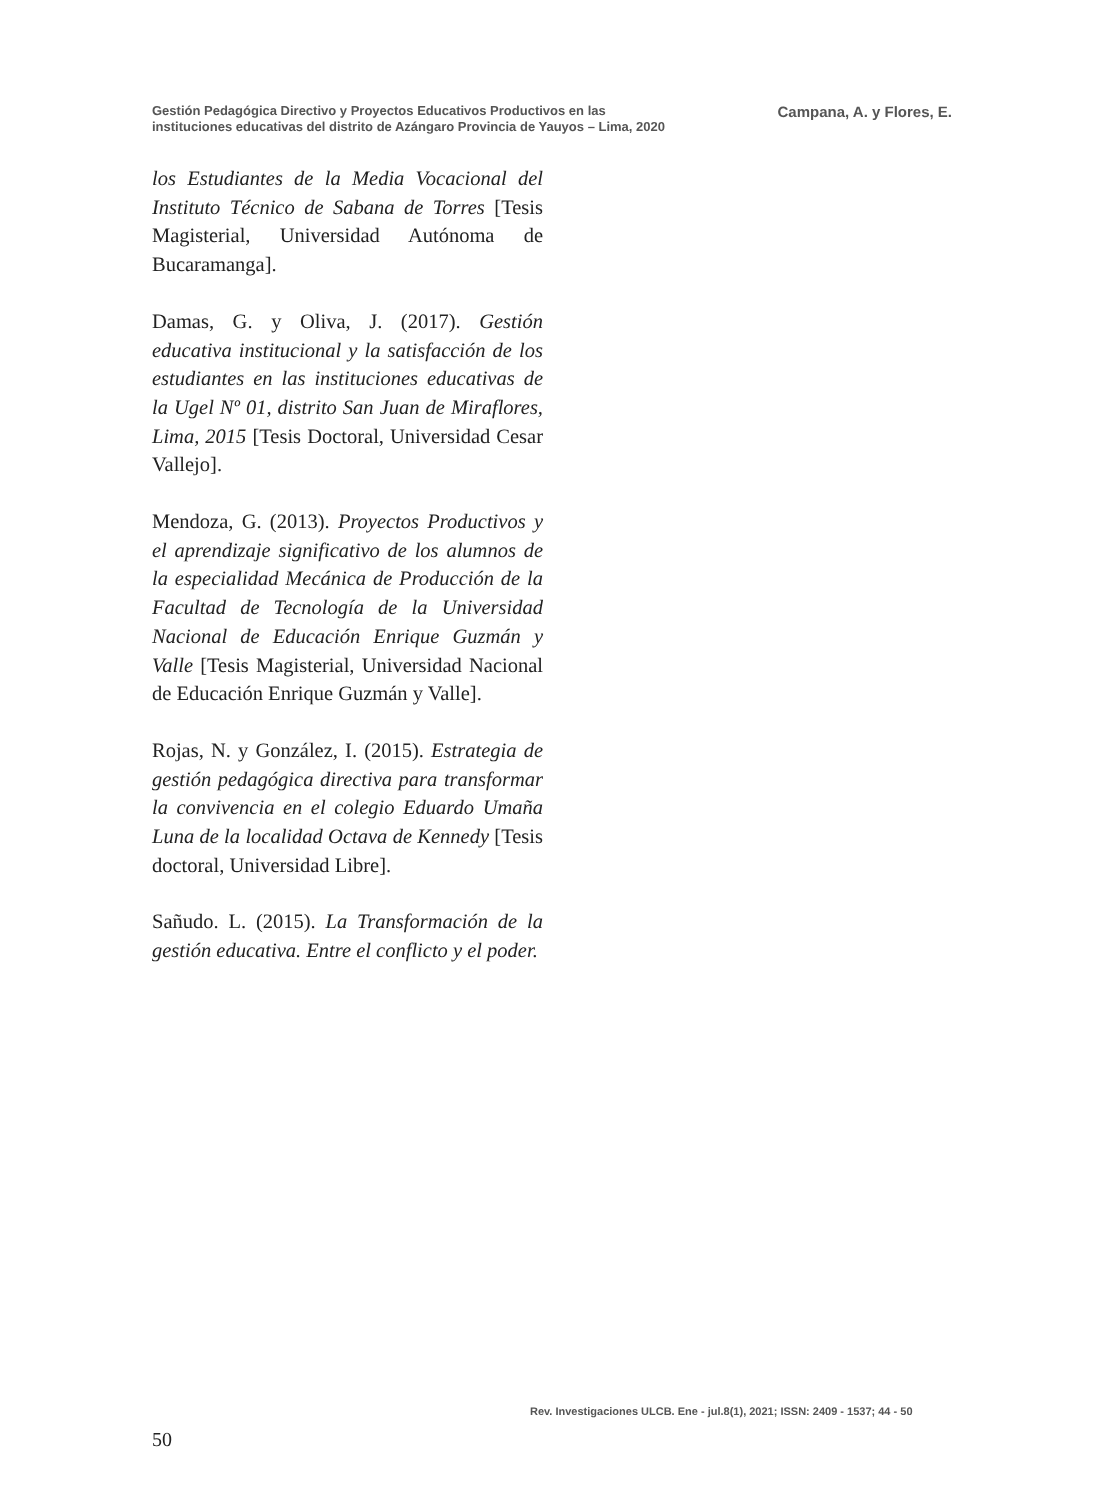Gestión Pedagógica Directivo y Proyectos Educativos Productivos en las
instituciones educativas del distrito de Azángaro Provincia de Yauyos – Lima, 2020
Campana, A. y Flores, E.
los Estudiantes de la Media Vocacional del Instituto Técnico de Sabana de Torres [Tesis Magisterial, Universidad Autónoma de Bucaramanga].
Damas, G. y Oliva, J. (2017). Gestión educativa institucional y la satisfacción de los estudiantes en las instituciones educativas de la Ugel Nº 01, distrito San Juan de Miraflores, Lima, 2015 [Tesis Doctoral, Universidad Cesar Vallejo].
Mendoza, G. (2013). Proyectos Productivos y el aprendizaje significativo de los alumnos de la especialidad Mecánica de Producción de la Facultad de Tecnología de la Universidad Nacional de Educación Enrique Guzmán y Valle [Tesis Magisterial, Universidad Nacional de Educación Enrique Guzmán y Valle].
Rojas, N. y González, I. (2015). Estrategia de gestión pedagógica directiva para transformar la convivencia en el colegio Eduardo Umaña Luna de la localidad Octava de Kennedy [Tesis doctoral, Universidad Libre].
Sañudo. L. (2015). La Transformación de la gestión educativa. Entre el conflicto y el poder.
Rev. Investigaciones ULCB. Ene - jul.8(1), 2021; ISSN: 2409 - 1537; 44 - 50
50